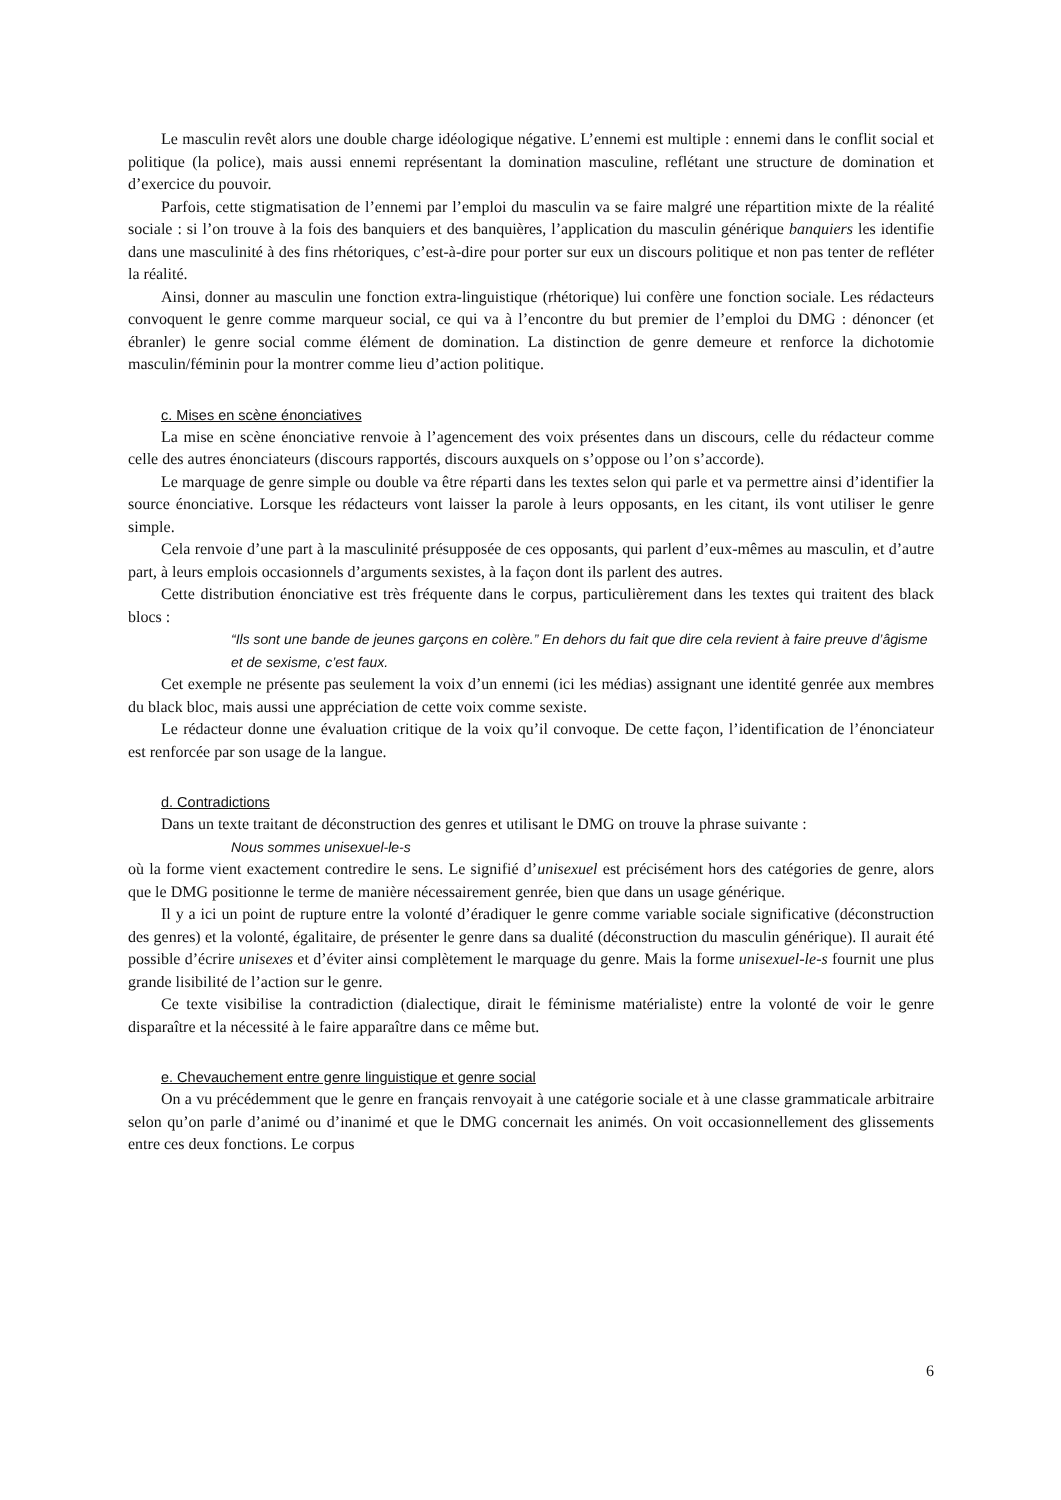Le masculin revêt alors une double charge idéologique négative. L’ennemi est multiple : ennemi dans le conflit social et politique (la police), mais aussi ennemi représentant la domination masculine, reflétant une structure de domination et d’exercice du pouvoir.
Parfois, cette stigmatisation de l’ennemi par l’emploi du masculin va se faire malgré une répartition mixte de la réalité sociale : si l’on trouve à la fois des banquiers et des banquières, l’application du masculin générique banquiers les identifie dans une masculinité à des fins rhétoriques, c’est-à-dire pour porter sur eux un discours politique et non pas tenter de refléter la réalité.
Ainsi, donner au masculin une fonction extra-linguistique (rhétorique) lui confère une fonction sociale. Les rédacteurs convoquent le genre comme marqueur social, ce qui va à l’encontre du but premier de l’emploi du DMG : dénoncer (et ébranler) le genre social comme élément de domination. La distinction de genre demeure et renforce la dichotomie masculin/féminin pour la montrer comme lieu d’action politique.
c. Mises en scène énonciatives
La mise en scène énonciative renvoie à l’agencement des voix présentes dans un discours, celle du rédacteur comme celle des autres énonciateurs (discours rapportés, discours auxquels on s’oppose ou l’on s’accorde).
Le marquage de genre simple ou double va être réparti dans les textes selon qui parle et va permettre ainsi d’identifier la source énonciative. Lorsque les rédacteurs vont laisser la parole à leurs opposants, en les citant, ils vont utiliser le genre simple.
Cela renvoie d’une part à la masculinité présupposée de ces opposants, qui parlent d’eux-mêmes au masculin, et d’autre part, à leurs emplois occasionnels d’arguments sexistes, à la façon dont ils parlent des autres.
Cette distribution énonciative est très fréquente dans le corpus, particulièrement dans les textes qui traitent des black blocs :
“Ils sont une bande de jeunes garçons en colère.” En dehors du fait que dire cela revient à faire preuve d’âgisme et de sexisme, c’est faux.
Cet exemple ne présente pas seulement la voix d’un ennemi (ici les médias) assignant une identité genrée aux membres du black bloc, mais aussi une appréciation de cette voix comme sexiste.
Le rédacteur donne une évaluation critique de la voix qu’il convoque. De cette façon, l’identification de l’énonciateur est renforcée par son usage de la langue.
d. Contradictions
Dans un texte traitant de déconstruction des genres et utilisant le DMG on trouve la phrase suivante :
Nous sommes unisexuel-le-s
où la forme vient exactement contredire le sens. Le signifié d’unisexuel est précisément hors des catégories de genre, alors que le DMG positionne le terme de manière nécessairement genrée, bien que dans un usage générique.
Il y a ici un point de rupture entre la volonté d’éradiquer le genre comme variable sociale significative (déconstruction des genres) et la volonté, égalitaire, de présenter le genre dans sa dualité (déconstruction du masculin générique). Il aurait été possible d’écrire unisexes et d’éviter ainsi complètement le marquage du genre. Mais la forme unisexuel-le-s fournit une plus grande lisibilité de l’action sur le genre.
Ce texte visibilise la contradiction (dialectique, dirait le féminisme matérialiste) entre la volonté de voir le genre disparaître et la nécessité à le faire apparaître dans ce même but.
e. Chevauchement entre genre linguistique et genre social
On a vu précédemment que le genre en français renvoyait à une catégorie sociale et à une classe grammaticale arbitraire selon qu’on parle d’animé ou d’inanimé et que le DMG concernait les animés. On voit occasionnellement des glissements entre ces deux fonctions. Le corpus
6